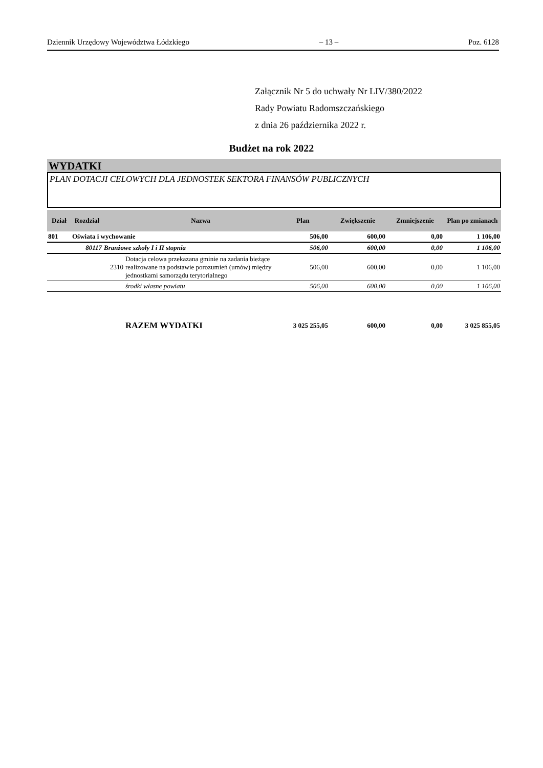Dziennik Urzędowy Województwa Łódzkiego – 13 – Poz. 6128
Załącznik Nr 5 do uchwały Nr LIV/380/2022
Rady Powiatu Radomszczańskiego
z dnia 26 października 2022 r.
Budżet na rok 2022
WYDATKI
PLAN DOTACJI CELOWYCH DLA JEDNOSTEK SEKTORA FINANSÓW PUBLICZNYCH
| Dział | Rozdział | | Nazwa | Plan | Zwiększenie | Zmniejszenie | Plan po zmianach |
| --- | --- | --- | --- | --- | --- | --- | --- |
| 801 | Oświata i wychowanie | | | 506,00 | 600,00 | 0,00 | 1 106,00 |
| | 80117 | Branżowe szkoły I i II stopnia | | 506,00 | 600,00 | 0,00 | 1 106,00 |
| | | 2310 | Dotacja celowa przekazana gminie na zadania bieżące realizowane na podstawie porozumień (umów) między jednostkami samorządu terytorialnego | 506,00 | 600,00 | 0,00 | 1 106,00 |
| | | | środki własne powiatu | 506,00 | 600,00 | 0,00 | 1 106,00 |
| | | | RAZEM WYDATKI | 3 025 255,05 | 600,00 | 0,00 | 3 025 855,05 |